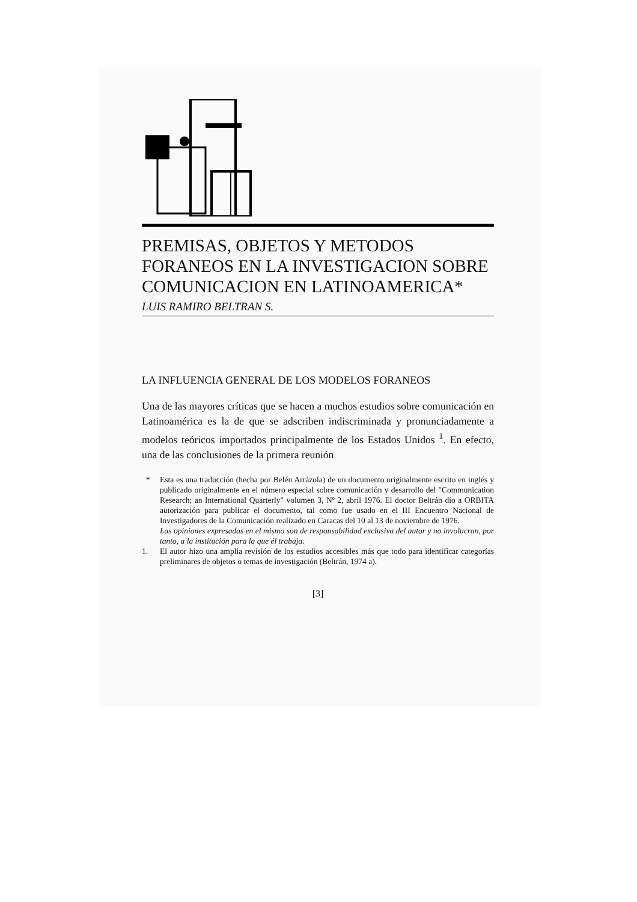PREMISAS, OBJETOS Y METODOS FORANEOS EN LA INVESTIGACION SOBRE COMUNICACION EN LATINOAMERICA*
LUIS RAMIRO BELTRAN S.
LA INFLUENCIA GENERAL DE LOS MODELOS FORANEOS
Una de las mayores críticas que se hacen a muchos estudios sobre comunicación en Latinoamérica es la de que se adscriben indiscriminada y pronunciadamente a modelos teóricos importados principalmente de los Estados Unidos <sup>1</sup>. En efecto, una de las conclusiones de la primera reunión
* Esta es una traducción (hecha por Belén Arrázola) de un documento originalmente escrito en inglés y publicado originalmente en el número especial sobre comunicación y desarrollo del "Communication Research; an International Quarterly" volumen 3, Nº 2, abril 1976. El doctor Beltrán dio a ORBITA autorización para publicar el documento, tal como fue usado en el III Encuentro Nacional de Investigadores de la Comunicación realizado en Caracas del 10 al 13 de noviembre de 1976.
Las opiniones expresadas en el mismo son de responsabilidad exclusiva del autor y no involucran, por tanto, a la institución para la que él trabaja.
1. El autor hizo una amplia revisión de los estudios accesibles más que todo para identificar categorías preliminares de objetos o temas de investigación (Beltrán, 1974 a).
[3]